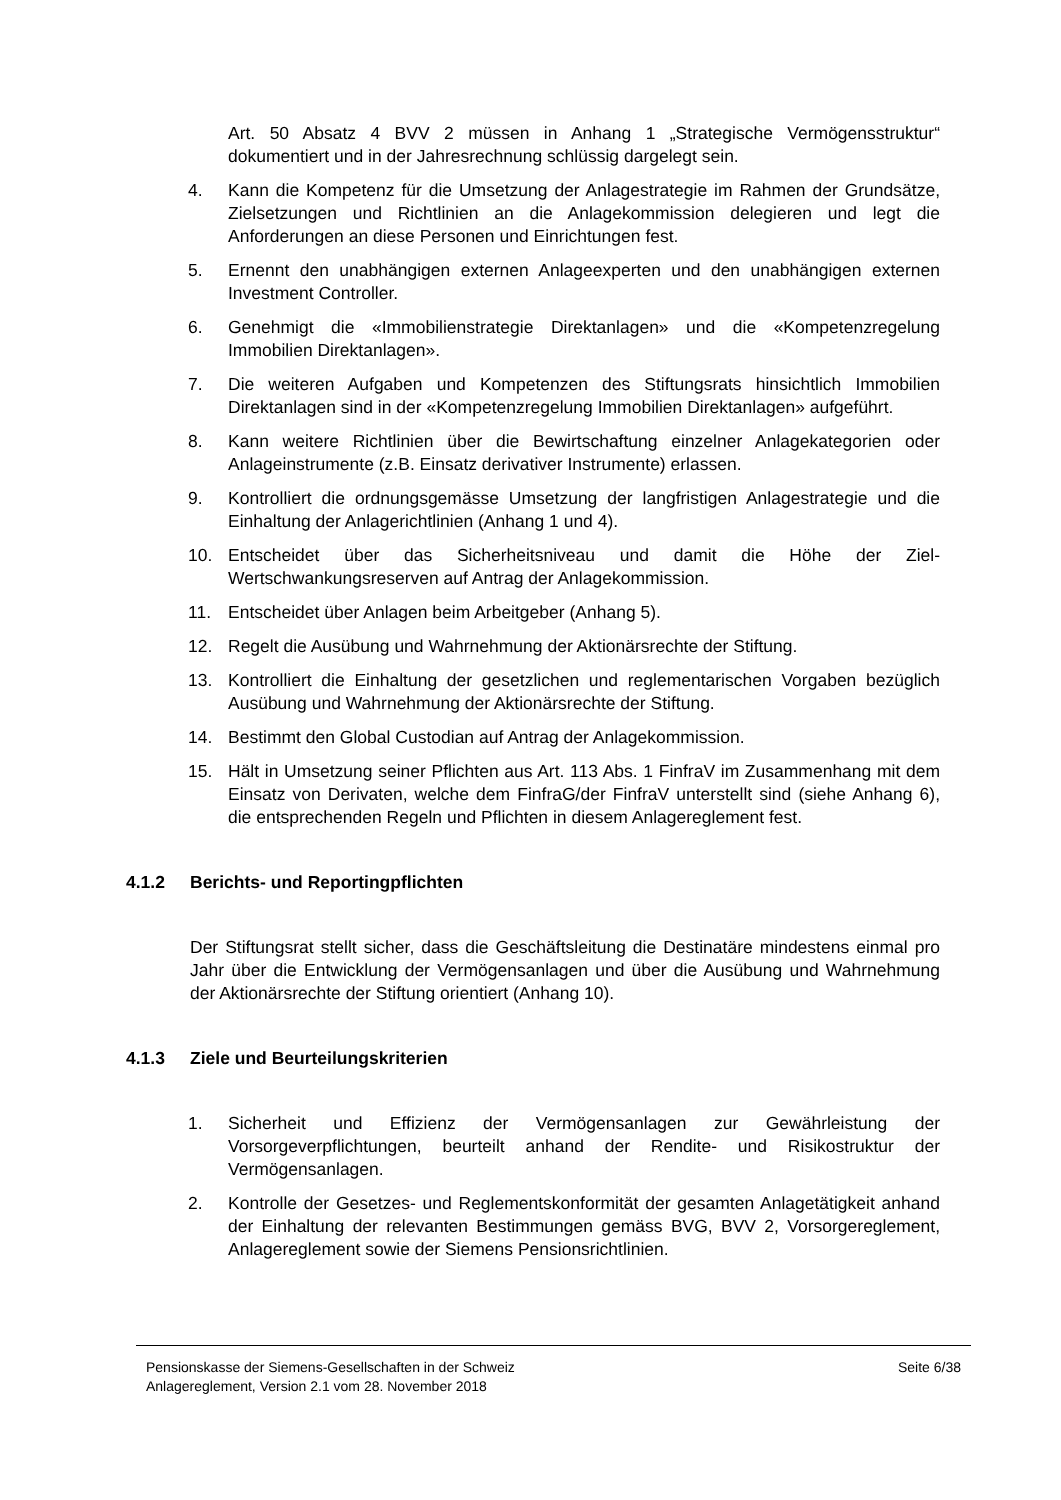Art. 50 Absatz 4 BVV 2 müssen in Anhang 1 „Strategische Vermögensstruktur“ dokumentiert und in der Jahresrechnung schlüssig dargelegt sein.
4. Kann die Kompetenz für die Umsetzung der Anlagestrategie im Rahmen der Grundsätze, Zielsetzungen und Richtlinien an die Anlagekommission delegieren und legt die Anforderungen an diese Personen und Einrichtungen fest.
5. Ernennt den unabhängigen externen Anlageexperten und den unabhängigen externen Investment Controller.
6. Genehmigt die «Immobilienstrategie Direktanlagen» und die «Kompetenzregelung Immobilien Direktanlagen».
7. Die weiteren Aufgaben und Kompetenzen des Stiftungsrats hinsichtlich Immobilien Direktanlagen sind in der «Kompetenzregelung Immobilien Direktanlagen» aufgeführt.
8. Kann weitere Richtlinien über die Bewirtschaftung einzelner Anlagekategorien oder Anlageinstrumente (z.B. Einsatz derivativer Instrumente) erlassen.
9. Kontrolliert die ordnungsgemässe Umsetzung der langfristigen Anlagestrategie und die Einhaltung der Anlagerichtlinien (Anhang 1 und 4).
10. Entscheidet über das Sicherheitsniveau und damit die Höhe der Ziel-Wertschwankungsreserven auf Antrag der Anlagekommission.
11. Entscheidet über Anlagen beim Arbeitgeber (Anhang 5).
12. Regelt die Ausübung und Wahrnehmung der Aktionärsrechte der Stiftung.
13. Kontrolliert die Einhaltung der gesetzlichen und reglementarischen Vorgaben bezüglich Ausübung und Wahrnehmung der Aktionärsrechte der Stiftung.
14. Bestimmt den Global Custodian auf Antrag der Anlagekommission.
15. Hält in Umsetzung seiner Pflichten aus Art. 113 Abs. 1 FinfraV im Zusammenhang mit dem Einsatz von Derivaten, welche dem FinfraG/der FinfraV unterstellt sind (siehe Anhang 6), die entsprechenden Regeln und Pflichten in diesem Anlagereglement fest.
4.1.2 Berichts- und Reportingpflichten
Der Stiftungsrat stellt sicher, dass die Geschäftsleitung die Destinatäre mindestens einmal pro Jahr über die Entwicklung der Vermögensanlagen und über die Ausübung und Wahrnehmung der Aktionärsrechte der Stiftung orientiert (Anhang 10).
4.1.3 Ziele und Beurteilungskriterien
1. Sicherheit und Effizienz der Vermögensanlagen zur Gewährleistung der Vorsorgeverpflichtungen, beurteilt anhand der Rendite- und Risikostruktur der Vermögensanlagen.
2. Kontrolle der Gesetzes- und Reglementskonformität der gesamten Anlagetätigkeit anhand der Einhaltung der relevanten Bestimmungen gemäss BVG, BVV 2, Vorsorgereglement, Anlagereglement sowie der Siemens Pensionsrichtlinien.
Pensionskasse der Siemens-Gesellschaften in der Schweiz
Anlagereglement, Version 2.1 vom 28. November 2018
Seite 6/38